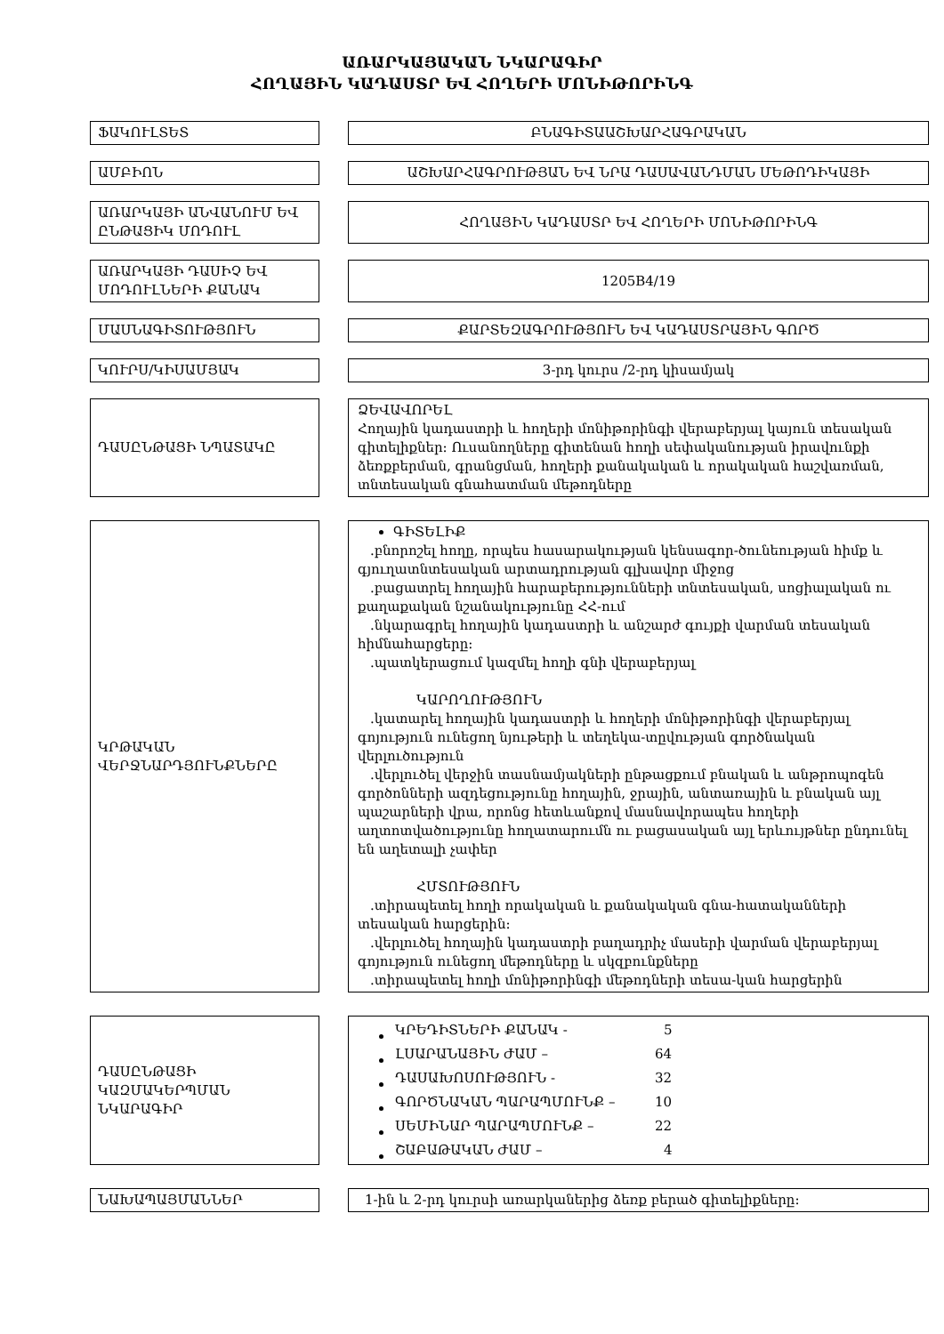ԱՌԱՐԿԱՅԱԿԱՆ ՆԿԱՐԱԳԻՐ
ՀՈՂԱՅԻՆ ԿԱԴԱՍՏՐ ԵՎ ՀՈՂԵՐԻ ՄՈՆԻԹՈՐԻՆԳ
ՖԱԿՈՒԼՏԵՏ ԲՆԱԳԻՏԱԱՇԽԱՐՀԱԳՐԱԿԱՆ
ԱՄԲԻՈՆ ԱՇԽԱՐՀԱԳՐՈՒԹՅԱՆ ԵՎ ՆՐԱ ԴԱՍԱՎԱՆԴՄԱՆ ՄԵԹՈԴԻԿԱՅԻ
ԱՌԱՐԿԱՅԻ ԱՆՎԱՆՈՒՄ ԵՎ ԸՆԹԱՑԻԿ ՄՈԴՈՒԼ
ՀՈՂԱՅԻՆ ԿԱԴԱՍՏՐ ԵՎ ՀՈՂԵՐԻ ՄՈՆԻԹՈՐԻՆԳ
ԱՌԱՐԿԱՅԻ ԴԱՍԻՉ ԵՎ ՄՈԴՈՒԼՆԵՐԻ ՔԱՆԱԿ
1205B4/19
ՄԱՍՆԱԳԻՏՈՒԹՅՈՒՆ ՔԱՐՏԵԶԱԳՐՈՒԹՅՈՒՆ ԵՎ ԿԱԴԱՍՏՐԱՅԻՆ ԳՈՐԾ
ԿՈՒՐՍ/ԿԻՍԱՄՅԱԿ 3-րդ կուրս /2-րդ կիսամյակ
ԴԱՍԸՆԹԱՑԻ ՆՊԱՏԱԿԸ ՁԵՎԱՎՈՐԵԼ
Հողային կադաստրի և հողերի մոնիթորինգի վերաբերյալ կայուն տեսական գիտելիքներ: Ուսանողները գիտենան հողի սեփականության իրավունքի ձեռքբերման, գրանցման, հողերի քանակական և որակական հաշվառման, տնտեսական գնահատման մեթոդները
ԿՐԹԱԿԱՆ ՎԵՐՋՆԱՐԴՅՈՒՆՔՆԵՐԸ ԳԻՏԵԼԻՔ
.բնորոշել հողը, որպես հասարակության կենսագոր-ծունեության հիմք և
գյուղատնտեսական արտադրության գլխավոր միջոց
.բացատրել հողային հարաբերությունների տնտեսական, սոցիալական ու
քաղաքական նշանակությունը ՀՀ-ում
.նկարագրել հողային կադաստրի և անշարժ գույքի վարման տեսական
հիմնահարցերը:
.պատկերացում կազմել հողի գնի վերաբերյալ
ԿԱՐՈՂՈՒԹՅՈՒՆ
.կատարել հողային կադաստրի և հողերի մոնիթորինգի վերաբերյալ
գոյություն ունեցող նյութերի և տեղեկա-տըվության գործնական վերլուծություն
.վերլուծել վերջին տասնամյակների ընթացքում բնական և անթրոպոգեն
գործոնների ազդեցությունը հողային, ջրային, անտառային և բնական այլ պաշարների վրա, որոնց հետևանքով մասնավորապես հողերի աղտոտվածությունը հողատարումն ու բացասական այլ երևույթներ ընդունել են աղետալի չափեր
ՀՄՏՈՒԹՅՈՒՆ
.տիրապետել հողի որակական և քանակական գնա-հատականների
տեսական հարցերին:
.վերլուծել հողային կադաստրի բաղադրիչ մասերի վարման վերաբերյալ
գոյություն ունեցող մեթոդները և սկզբունքները
.տիրապետել հողի մոնիթորինգի մեթոդների տեսա-կան հարցերին
ԴԱՍԸՆԹԱՑԻ ԿԱԶՄԱԿԵՐՊՄԱՆ ՆԿԱՐԱԳԻՐ
| ԿՐԵԴԻՏՆԵՐԻ ՔԱՆԱԿ - | 5 |
| ԼՍԱՐԱՆԱՅԻՆ ԺԱՄ – | 64 |
| ԴԱՍԱԽՈՍՈՒԹՅՈՒՆ - | 32 |
| ԳՈՐԾՆԱԿԱՆ ՊԱՐԱՊՄՈՒՆՔ – | 10 |
| ՍԵՄԻՆԱՐ ՊԱՐԱՊՄՈՒՆՔ – | 22 |
| ՇԱԲԱԹԱԿԱՆ ԺԱՄ – | 4 |
ՆԱԽԱՊԱՅՄԱՆՆԵՐ 1-ին և 2-րդ կուրսի առարկաներից ձեռք բերած գիտելիքները: